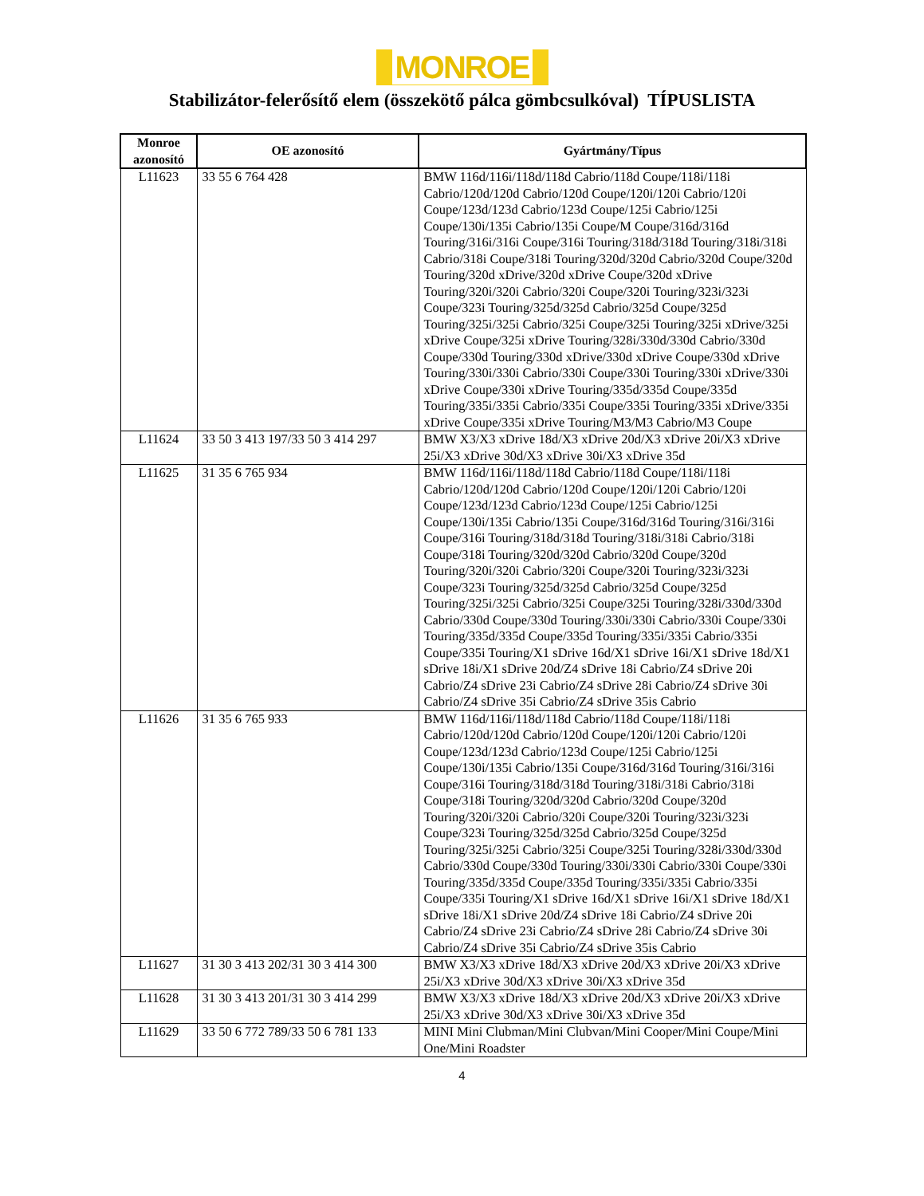MONROE
Stabilizátor-felerősítő elem (összekötő pálca gömbcsulkóval) TÍPUSLISTA
| Monroe azonosító | OE azonosító | Gyártmány/Típus |
| --- | --- | --- |
| L11623 | 33 55 6 764 428 | BMW 116d/116i/118d/118d Cabrio/118d Coupe/118i/118i Cabrio/120d/120d Cabrio/120d Coupe/120i/120i Cabrio/120i Coupe/123d/123d Cabrio/123d Coupe/125i Cabrio/125i Coupe/130i/135i Cabrio/135i Coupe/M Coupe/316d/316d Touring/316i/316i Coupe/316i Touring/318d/318d Touring/318i/318i Cabrio/318i Coupe/318i Touring/320d/320d Cabrio/320d Coupe/320d Touring/320d xDrive/320d xDrive Coupe/320d xDrive Touring/320i/320i Cabrio/320i Coupe/320i Touring/323i/323i Coupe/323i Touring/325d/325d Cabrio/325d Coupe/325d Touring/325i/325i Cabrio/325i Coupe/325i Touring/325i xDrive/325i xDrive Coupe/325i xDrive Touring/328i/330d/330d Cabrio/330d Coupe/330d Touring/330d xDrive/330d xDrive Coupe/330d xDrive Touring/330i/330i Cabrio/330i Coupe/330i Touring/330i xDrive/330i xDrive Coupe/330i xDrive Touring/335d/335d Coupe/335d Touring/335i/335i Cabrio/335i Coupe/335i Touring/335i xDrive/335i xDrive Coupe/335i xDrive Touring/M3/M3 Cabrio/M3 Coupe |
| L11624 | 33 50 3 413 197/33 50 3 414 297 | BMW X3/X3 xDrive 18d/X3 xDrive 20d/X3 xDrive 20i/X3 xDrive 25i/X3 xDrive 30d/X3 xDrive 30i/X3 xDrive 35d |
| L11625 | 31 35 6 765 934 | BMW 116d/116i/118d/118d Cabrio/118d Coupe/118i/118i Cabrio/120d/120d Cabrio/120d Coupe/120i/120i Cabrio/120i Coupe/123d/123d Cabrio/123d Coupe/125i Cabrio/125i Coupe/130i/135i Cabrio/135i Coupe/316d/316d Touring/316i/316i Coupe/316i Touring/318d/318d Touring/318i/318i Cabrio/318i Coupe/318i Touring/320d/320d Cabrio/320d Coupe/320d Touring/320i/320i Cabrio/320i Coupe/320i Touring/323i/323i Coupe/323i Touring/325d/325d Cabrio/325d Coupe/325d Touring/325i/325i Cabrio/325i Coupe/325i Touring/328i/330d/330d Cabrio/330d Coupe/330d Touring/330i/330i Cabrio/330i Coupe/330i Touring/335d/335d Coupe/335d Touring/335i/335i Cabrio/335i Coupe/335i Touring/X1 sDrive 16d/X1 sDrive 16i/X1 sDrive 18d/X1 sDrive 18i/X1 sDrive 20d/Z4 sDrive 18i Cabrio/Z4 sDrive 20i Cabrio/Z4 sDrive 23i Cabrio/Z4 sDrive 28i Cabrio/Z4 sDrive 30i Cabrio/Z4 sDrive 35i Cabrio/Z4 sDrive 35is Cabrio |
| L11626 | 31 35 6 765 933 | BMW 116d/116i/118d/118d Cabrio/118d Coupe/118i/118i Cabrio/120d/120d Cabrio/120d Coupe/120i/120i Cabrio/120i Coupe/123d/123d Cabrio/123d Coupe/125i Cabrio/125i Coupe/130i/135i Cabrio/135i Coupe/316d/316d Touring/316i/316i Coupe/316i Touring/318d/318d Touring/318i/318i Cabrio/318i Coupe/318i Touring/320d/320d Cabrio/320d Coupe/320d Touring/320i/320i Cabrio/320i Coupe/320i Touring/323i/323i Coupe/323i Touring/325d/325d Cabrio/325d Coupe/325d Touring/325i/325i Cabrio/325i Coupe/325i Touring/328i/330d/330d Cabrio/330d Coupe/330d Touring/330i/330i Cabrio/330i Coupe/330i Touring/335d/335d Coupe/335d Touring/335i/335i Cabrio/335i Coupe/335i Touring/X1 sDrive 16d/X1 sDrive 16i/X1 sDrive 18d/X1 sDrive 18i/X1 sDrive 20d/Z4 sDrive 18i Cabrio/Z4 sDrive 20i Cabrio/Z4 sDrive 23i Cabrio/Z4 sDrive 28i Cabrio/Z4 sDrive 30i Cabrio/Z4 sDrive 35i Cabrio/Z4 sDrive 35is Cabrio |
| L11627 | 31 30 3 413 202/31 30 3 414 300 | BMW X3/X3 xDrive 18d/X3 xDrive 20d/X3 xDrive 20i/X3 xDrive 25i/X3 xDrive 30d/X3 xDrive 30i/X3 xDrive 35d |
| L11628 | 31 30 3 413 201/31 30 3 414 299 | BMW X3/X3 xDrive 18d/X3 xDrive 20d/X3 xDrive 20i/X3 xDrive 25i/X3 xDrive 30d/X3 xDrive 30i/X3 xDrive 35d |
| L11629 | 33 50 6 772 789/33 50 6 781 133 | MINI Mini Clubman/Mini Clubvan/Mini Cooper/Mini Coupe/Mini One/Mini Roadster |
4